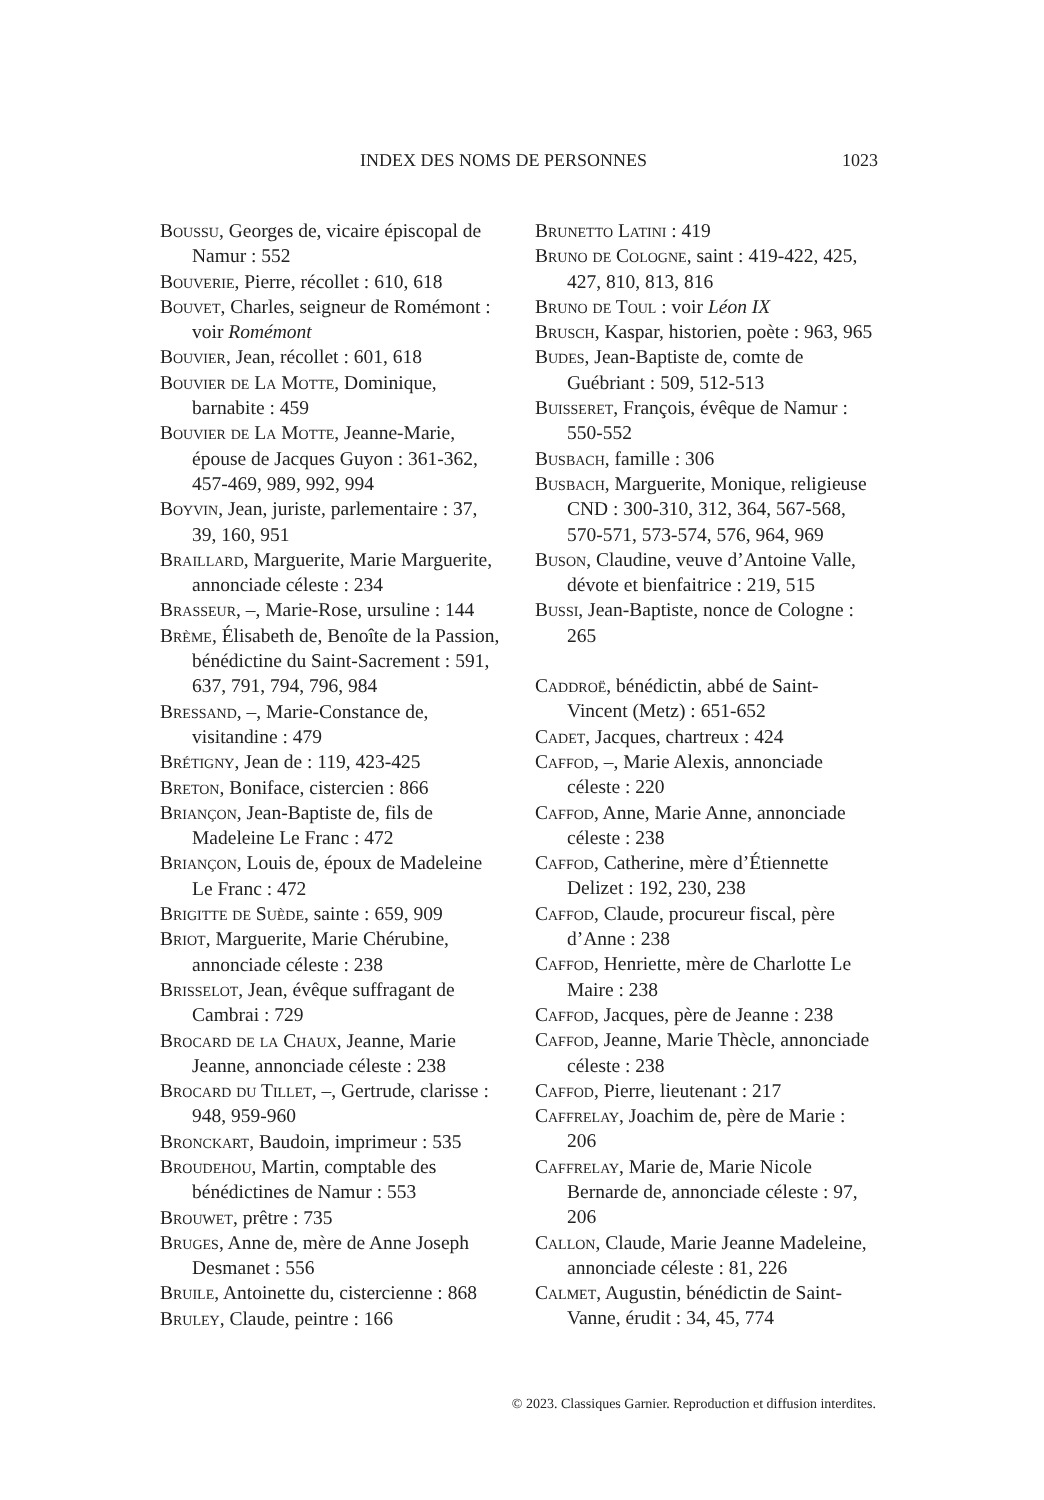INDEX DES NOMS DE PERSONNES 1023
Boussu, Georges de, vicaire épiscopal de Namur : 552
Bouverie, Pierre, récollet : 610, 618
Bouvet, Charles, seigneur de Romémont : voir Romémont
Bouvier, Jean, récollet : 601, 618
Bouvier de La Motte, Dominique, barnabite : 459
Bouvier de La Motte, Jeanne-Marie, épouse de Jacques Guyon : 361-362, 457-469, 989, 992, 994
Boyvin, Jean, juriste, parlementaire : 37, 39, 160, 951
Braillard, Marguerite, Marie Marguerite, annonciade céleste : 234
Brasseur, –, Marie-Rose, ursuline : 144
Brème, Élisabeth de, Benoîte de la Passion, bénédictine du Saint-Sacrement : 591, 637, 791, 794, 796, 984
Bressand, –, Marie-Constance de, visitandine : 479
Brétigny, Jean de : 119, 423-425
Breton, Boniface, cistercien : 866
Briançon, Jean-Baptiste de, fils de Madeleine Le Franc : 472
Briançon, Louis de, époux de Madeleine Le Franc : 472
Brigitte de Suède, sainte : 659, 909
Briot, Marguerite, Marie Chérubine, annonciade céleste : 238
Brisselot, Jean, évêque suffragant de Cambrai : 729
Brocard de la Chaux, Jeanne, Marie Jeanne, annonciade céleste : 238
Brocard du Tillet, –, Gertrude, clarisse : 948, 959-960
Bronckart, Baudoin, imprimeur : 535
Broudehou, Martin, comptable des bénédictines de Namur : 553
Brouwet, prêtre : 735
Bruges, Anne de, mère de Anne Joseph Desmanet : 556
Bruile, Antoinette du, cistercienne : 868
Bruley, Claude, peintre : 166
Brunetto Latini : 419
Bruno de Cologne, saint : 419-422, 425, 427, 810, 813, 816
Bruno de Toul : voir Léon IX
Brusch, Kaspar, historien, poète : 963, 965
Budes, Jean-Baptiste de, comte de Guébriant : 509, 512-513
Buisseret, François, évêque de Namur : 550-552
Busbach, famille : 306
Busbach, Marguerite, Monique, religieuse CND : 300-310, 312, 364, 567-568, 570-571, 573-574, 576, 964, 969
Buson, Claudine, veuve d’Antoine Valle, dévote et bienfaitrice : 219, 515
Bussi, Jean-Baptiste, nonce de Cologne : 265
Caddroë, bénédictin, abbé de Saint-Vincent (Metz) : 651-652
Cadet, Jacques, chartreux : 424
Caffod, –, Marie Alexis, annonciade céleste : 220
Caffod, Anne, Marie Anne, annonciade céleste : 238
Caffod, Catherine, mère d’Étiennette Delizet : 192, 230, 238
Caffod, Claude, procureur fiscal, père d’Anne : 238
Caffod, Henriette, mère de Charlotte Le Maire : 238
Caffod, Jacques, père de Jeanne : 238
Caffod, Jeanne, Marie Thècle, annonciade céleste : 238
Caffod, Pierre, lieutenant : 217
Caffrelay, Joachim de, père de Marie : 206
Caffrelay, Marie de, Marie Nicole Bernarde de, annonciade céleste : 97, 206
Callon, Claude, Marie Jeanne Madeleine, annonciade céleste : 81, 226
Calmet, Augustin, bénédictin de Saint-Vanne, érudit : 34, 45, 774
© 2023. Classiques Garnier. Reproduction et diffusion interdites.